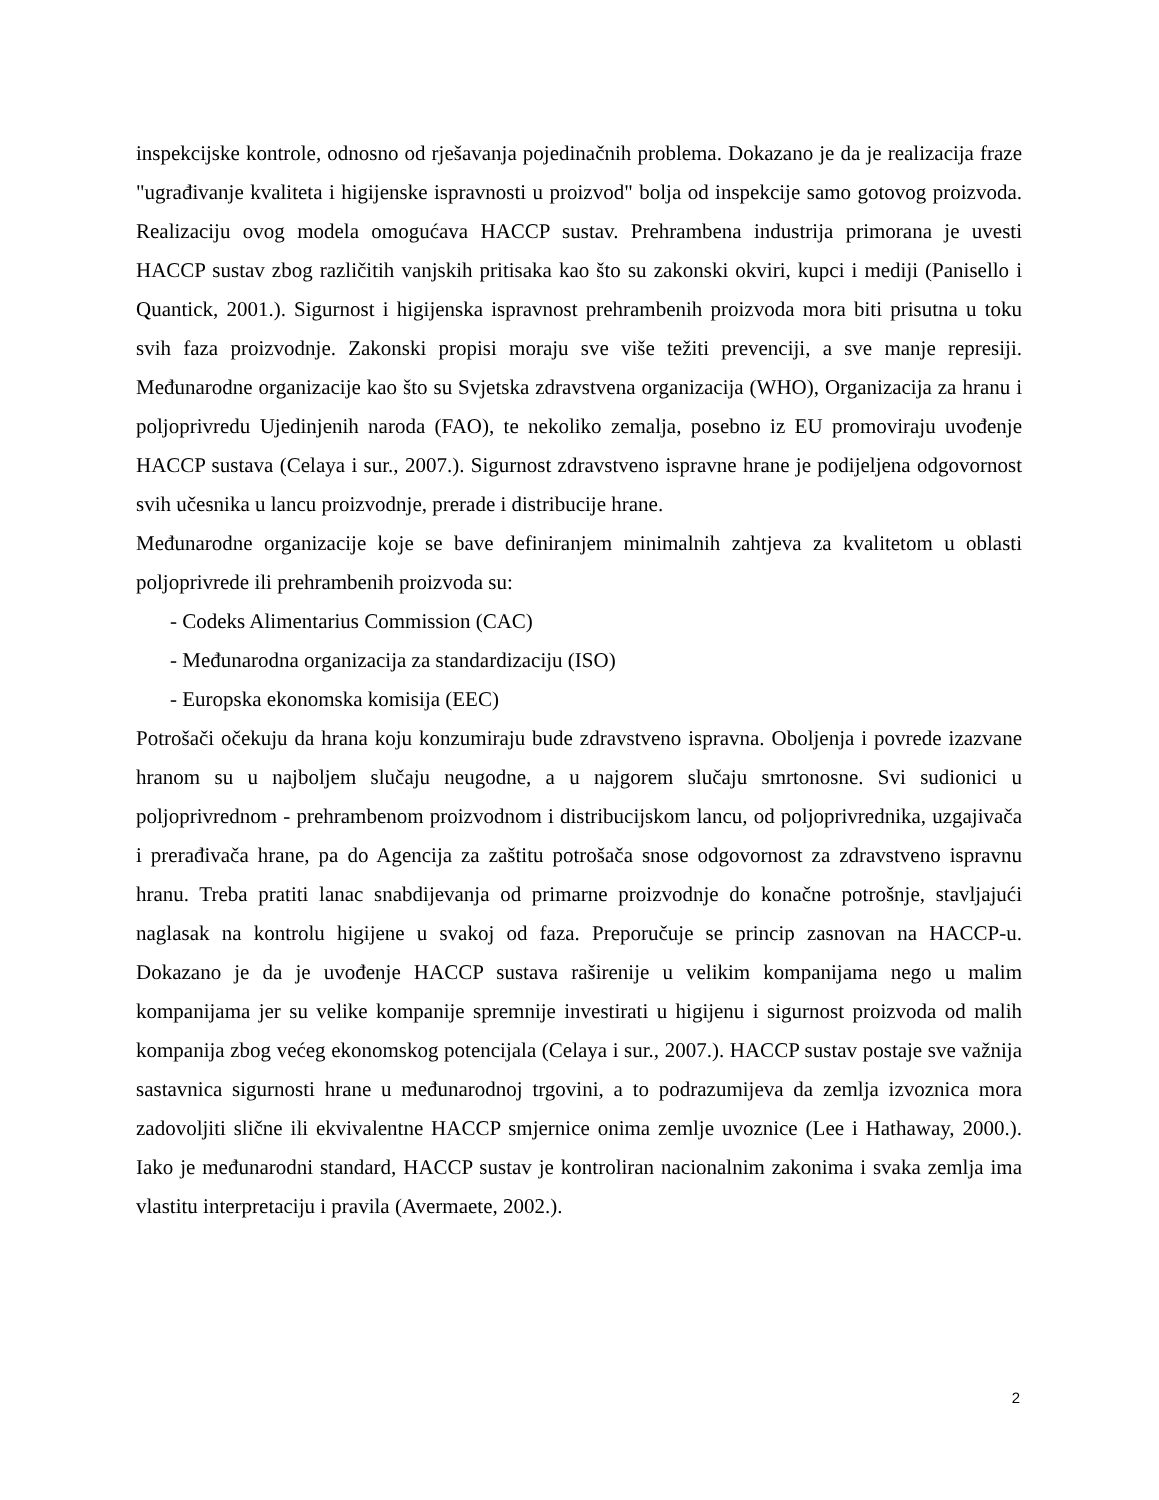inspekcijske kontrole, odnosno od rješavanja pojedinačnih problema. Dokazano je da je realizacija fraze "ugrađivanje kvaliteta i higijenske ispravnosti u proizvod" bolja od inspekcije samo gotovog proizvoda. Realizaciju ovog modela omogućava HACCP sustav. Prehrambena industrija primorana je uvesti HACCP sustav zbog različitih vanjskih pritisaka kao što su zakonski okviri, kupci i mediji (Panisello i Quantick, 2001.). Sigurnost i higijenska ispravnost prehrambenih proizvoda mora biti prisutna u toku svih faza proizvodnje. Zakonski propisi moraju sve više težiti prevenciji, a sve manje represiji. Međunarodne organizacije kao što su Svjetska zdravstvena organizacija (WHO), Organizacija za hranu i poljoprivredu Ujedinjenih naroda (FAO), te nekoliko zemalja, posebno iz EU promoviraju uvođenje HACCP sustava (Celaya i sur., 2007.). Sigurnost zdravstveno ispravne hrane je podijeljena odgovornost svih učesnika u lancu proizvodnje, prerade i distribucije hrane.
Međunarodne organizacije koje se bave definiranjem minimalnih zahtjeva za kvalitetom u oblasti poljoprivrede ili prehrambenih proizvoda su:
- Codeks Alimentarius Commission (CAC)
- Međunarodna organizacija za standardizaciju (ISO)
- Europska ekonomska komisija (EEC)
Potrošači očekuju da hrana koju konzumiraju bude zdravstveno ispravna. Oboljenja i povrede izazvane hranom su u najboljem slučaju neugodne, a u najgorem slučaju smrtonosne. Svi sudionici u poljoprivrednom - prehrambenom proizvodnom i distribucijskom lancu, od poljoprivrednika, uzgajivača i prerađivača hrane, pa do Agencija za zaštitu potrošača snose odgovornost za zdravstveno ispravnu hranu. Treba pratiti lanac snabdijevanja od primarne proizvodnje do konačne potrošnje, stavljajući naglasak na kontrolu higijene u svakoj od faza. Preporučuje se princip zasnovan na HACCP-u. Dokazano je da je uvođenje HACCP sustava raširenije u velikim kompanijama nego u malim kompanijama jer su velike kompanije spremnije investirati u higijenu i sigurnost proizvoda od malih kompanija zbog većeg ekonomskog potencijala (Celaya i sur., 2007.). HACCP sustav postaje sve važnija sastavnica sigurnosti hrane u međunarodnoj trgovini, a to podrazumijeva da zemlja izvoznica mora zadovoljiti slične ili ekvivalentne HACCP smjernice onima zemlje uvoznice (Lee i Hathaway, 2000.). Iako je međunarodni standard, HACCP sustav je kontroliran nacionalnim zakonima i svaka zemlja ima vlastitu interpretaciju i pravila (Avermaete, 2002.).
2